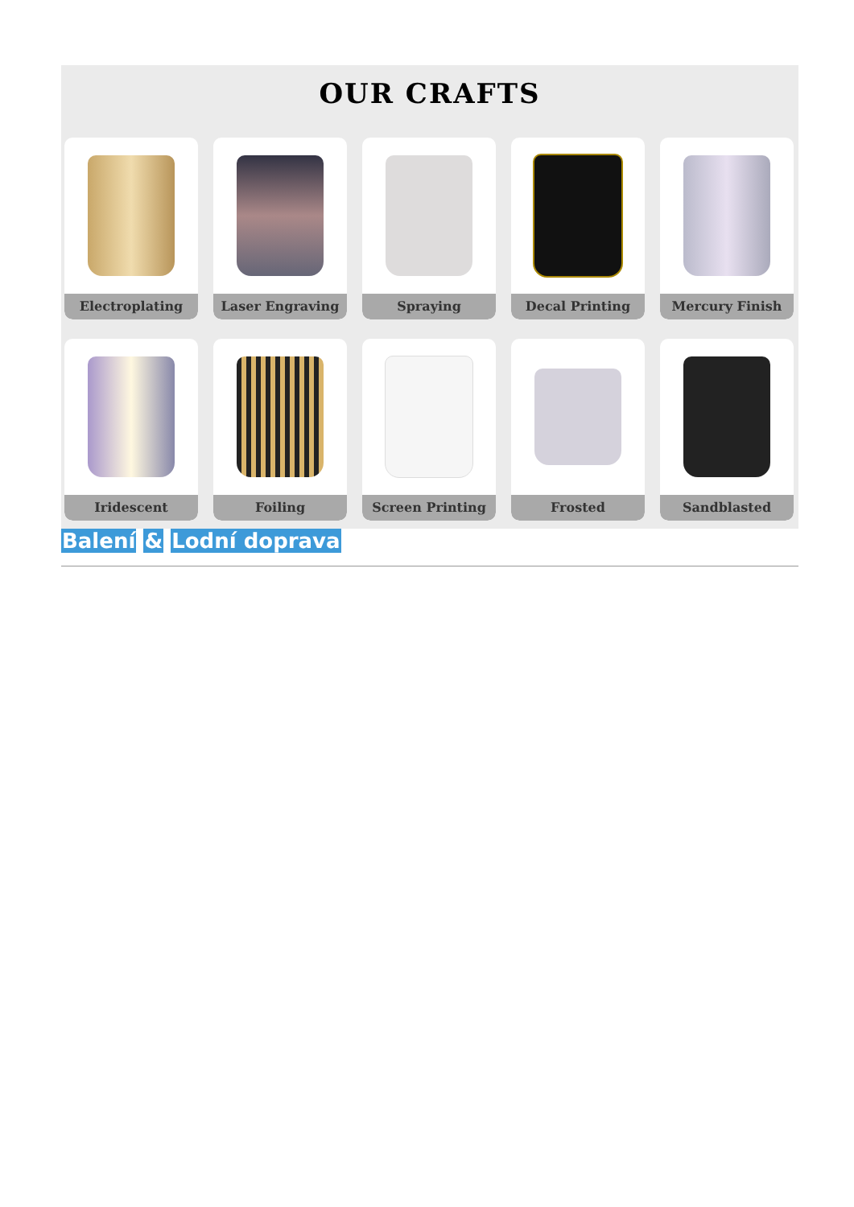OUR CRAFTS
Electroplating
Laser Engraving
Spraying
Decal Printing
Mercury Finish
Iridescent
Foiling
Screen Printing
Frosted
Sandblasted
Balení & Lodní doprava